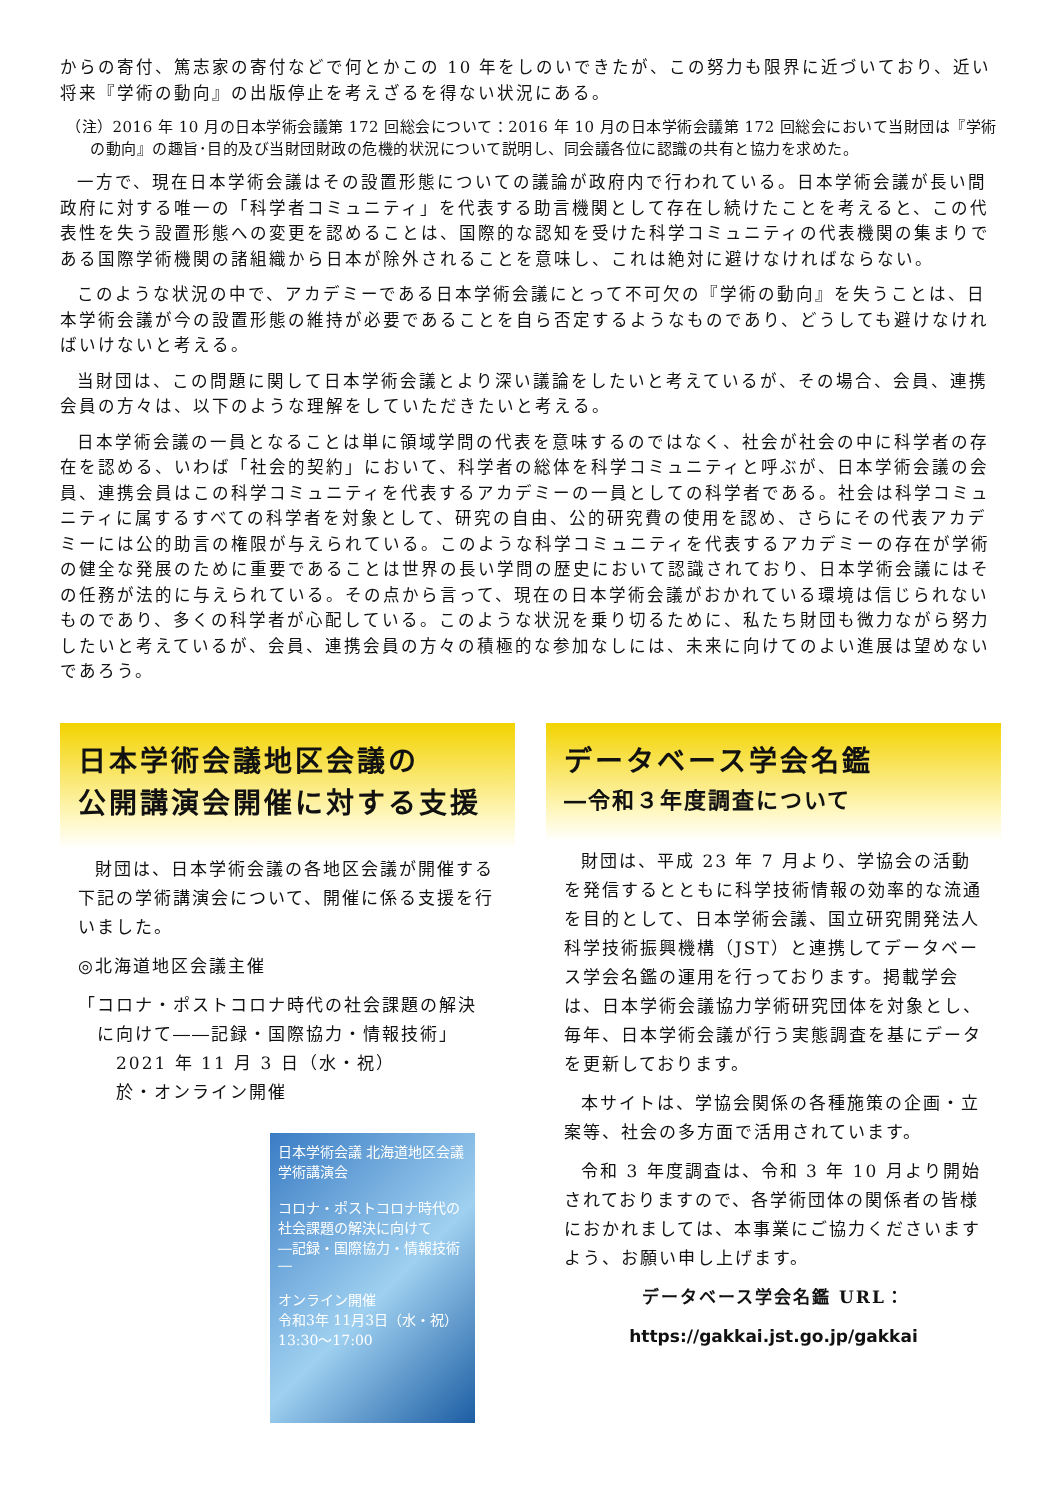からの寄付、篤志家の寄付などで何とかこの 10 年をしのいできたが、この努力も限界に近づいており、近い将来『学術の動向』の出版停止を考えざるを得ない状況にある。
（注）2016 年 10 月の日本学術会議第 172 回総会について：2016 年 10 月の日本学術会議第 172 回総会において当財団は『学術の動向』の趣旨･目的及び当財団財政の危機的状況について説明し、同会議各位に認識の共有と協力を求めた。
一方で、現在日本学術会議はその設置形態についての議論が政府内で行われている。日本学術会議が長い間政府に対する唯一の「科学者コミュニティ」を代表する助言機関として存在し続けたことを考えると、この代表性を失う設置形態への変更を認めることは、国際的な認知を受けた科学コミュニティの代表機関の集まりである国際学術機関の諸組織から日本が除外されることを意味し、これは絶対に避けなければならない。
このような状況の中で、アカデミーである日本学術会議にとって不可欠の『学術の動向』を失うことは、日本学術会議が今の設置形態の維持が必要であることを自ら否定するようなものであり、どうしても避けなければいけないと考える。
当財団は、この問題に関して日本学術会議とより深い議論をしたいと考えているが、その場合、会員、連携会員の方々は、以下のような理解をしていただきたいと考える。
日本学術会議の一員となることは単に領域学問の代表を意味するのではなく、社会が社会の中に科学者の存在を認める、いわば「社会的契約」において、科学者の総体を科学コミュニティと呼ぶが、日本学術会議の会員、連携会員はこの科学コミュニティを代表するアカデミーの一員としての科学者である。社会は科学コミュニティに属するすべての科学者を対象として、研究の自由、公的研究費の使用を認め、さらにその代表アカデミーには公的助言の権限が与えられている。このような科学コミュニティを代表するアカデミーの存在が学術の健全な発展のために重要であることは世界の長い学問の歴史において認識されており、日本学術会議にはその任務が法的に与えられている。その点から言って、現在の日本学術会議がおかれている環境は信じられないものであり、多くの科学者が心配している。このような状況を乗り切るために、私たち財団も微力ながら努力したいと考えているが、会員、連携会員の方々の積極的な参加なしには、未来に向けてのよい進展は望めないであろう。
日本学術会議地区会議の
公開講演会開催に対する支援
財団は、日本学術会議の各地区会議が開催する下記の学術講演会について、開催に係る支援を行いました。
◎北海道地区会議主催
「コロナ・ポストコロナ時代の社会課題の解決
　に向けて――記録・国際協力・情報技術」
　　2021 年 11 月 3 日（水・祝）
　　於・オンライン開催
日本学術会議 北海道地区会議 学術講演会
コロナ・ポストコロナ時代の社会課題の解決に向けて
―記録・国際協力・情報技術―
オンライン開催
令和3年 11月3日（水・祝）
13:30～17:00
データベース学会名鑑
―令和３年度調査について
財団は、平成 23 年 7 月より、学協会の活動を発信するとともに科学技術情報の効率的な流通を目的として、日本学術会議、国立研究開発法人科学技術振興機構（JST）と連携してデータベース学会名鑑の運用を行っております。掲載学会は、日本学術会議協力学術研究団体を対象とし、毎年、日本学術会議が行う実態調査を基にデータを更新しております。
本サイトは、学協会関係の各種施策の企画・立案等、社会の多方面で活用されています。
令和 3 年度調査は、令和 3 年 10 月より開始されておりますので、各学術団体の関係者の皆様におかれましては、本事業にご協力くださいますよう、お願い申し上げます。
データベース学会名鑑 URL：
https://gakkai.jst.go.jp/gakkai